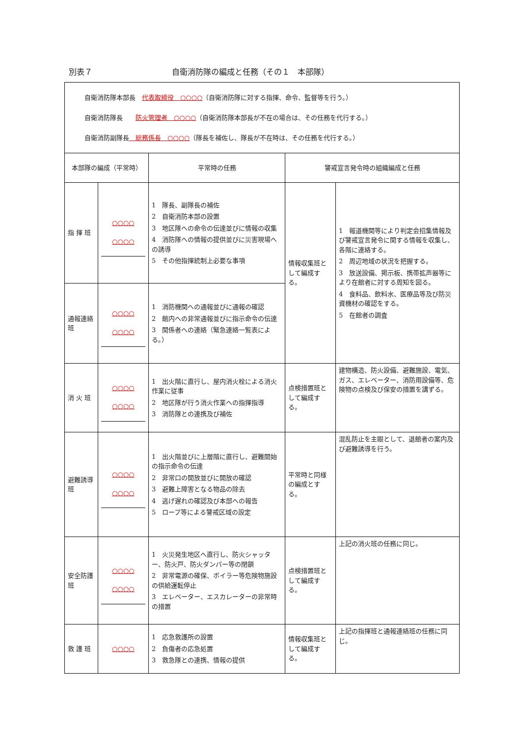別表７ 自衛消防隊の編成と任務（その１　本部隊）
| 自衛消防隊本部長 代表取締役 ○○○○ （自衛消防隊に対する指揮、命令、監督等を行う。） 自衛消防隊長 防火管理者 ○○○○ （自衛消防隊本部長が不在の場合は、その任務を代行する。） 自衛消防副隊長 総務係長 ○○○○ （隊長を補佐し、隊長が不在時は、その任務を代行する。） | | | | |
| 本部隊の編成（平常時） | | 平常時の任務 | 警戒宣言発令時の組織編成と任務 | |
| 指 揮 班 | ○○○○ ○○○○ | 1 隊長、副隊長の補佐 2 自衛消防本部の設置 3 地区隊への命令の伝達並びに情報の収集 4 消防隊への情報の提供並びに災害現場への誘導 5 その他指揮統制上必要な事項 | 情報収集班として編成する。 | 1 報道機関等により判定会招集情報及び警戒宣言発令に関する情報を収集し、各階に連絡する。 2 周辺地域の状況を把握する。 3 放送設備、掲示板、携帯拡声器等により在館者に対する周知を図る。 4 食料品、飲料水、医療品等及び防災資機材の確認をする。 5 在館者の調査 |
| 通報連絡班 | ○○○○ ○○○○ | 1 消防機関への通報並びに通報の確認 2 館内への非常通報並びに指示命令の伝達 3 関係者への連絡（緊急連絡一覧表による。） | | |
| 消 火 班 | ○○○○ ○○○○ | 1 出火階に直行し、屋内消火栓による消火作業に従事 2 地区隊が行う消火作業への指揮指導 3 消防隊との連携及び補佐 | 点検措置班として編成する。 | 建物構造、防火設備、避難施設、電気、ガス、エレベーター、消防用設備等、危険物の点検及び保安の措置を講ずる。 |
| 避難誘導班 | ○○○○ ○○○○ | 1 出火階並びに上層階に直行し、避難開始の指示命令の伝達 2 非常口の開放並びに開放の確認 3 避難上障害となる物品の除去 4 逃げ遅れの確認及び本部への報告 5 ロープ等による警戒区域の設定 | 平常時と同様の編成とする。 | 混乱防止を主眼として、退館者の案内及び避難誘導を行う。 |
| 安全防護班 | ○○○○ ○○○○ | 1 火災発生地区へ直行し、防火シャッター、防火戸、防火ダンパー等の閉鎖 2 非常電源の確保、ボイラー等危険物施設の供給運転停止 3 エレベーター、エスカレーターの非常時の措置 | 点検措置班として編成する。 | 上記の消火班の任務に同じ。 |
| 救 護 班 | ○○○○ | 1 応急救護所の設置 2 負傷者の応急処置 3 救急隊との連携、情報の提供 | 情報収集班として編成する。 | 上記の指揮班と通報連絡班の任務に同じ。 |